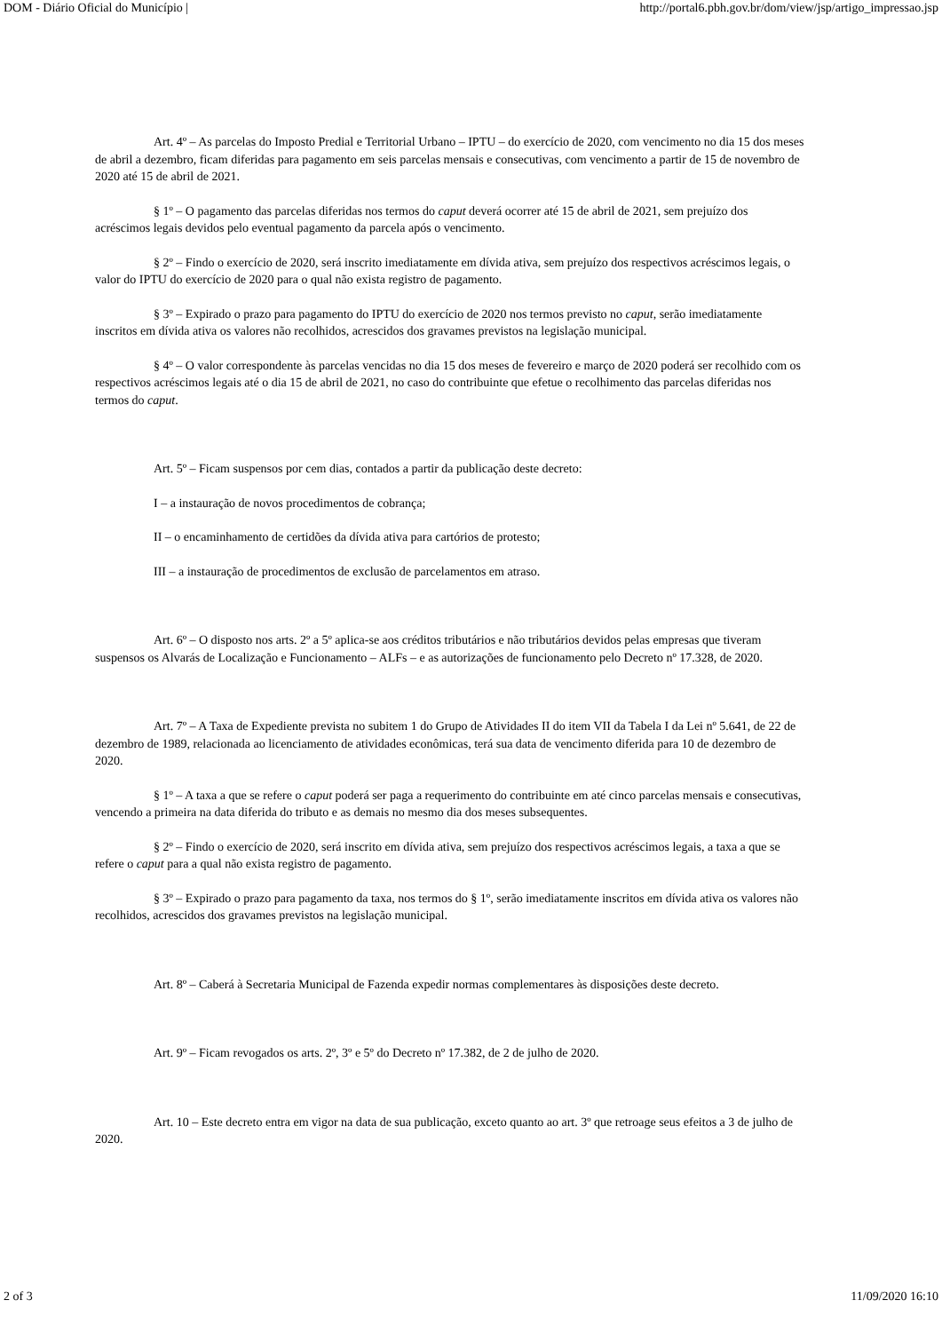DOM - Diário Oficial do Município | http://portal6.pbh.gov.br/dom/view/jsp/artigo_impressao.jsp
Art. 4º – As parcelas do Imposto Predial e Territorial Urbano – IPTU – do exercício de 2020, com vencimento no dia 15 dos meses de abril a dezembro, ficam diferidas para pagamento em seis parcelas mensais e consecutivas, com vencimento a partir de 15 de novembro de 2020 até 15 de abril de 2021.
§ 1º – O pagamento das parcelas diferidas nos termos do caput deverá ocorrer até 15 de abril de 2021, sem prejuízo dos acréscimos legais devidos pelo eventual pagamento da parcela após o vencimento.
§ 2º – Findo o exercício de 2020, será inscrito imediatamente em dívida ativa, sem prejuízo dos respectivos acréscimos legais, o valor do IPTU do exercício de 2020 para o qual não exista registro de pagamento.
§ 3º – Expirado o prazo para pagamento do IPTU do exercício de 2020 nos termos previsto no caput, serão imediatamente inscritos em dívida ativa os valores não recolhidos, acrescidos dos gravames previstos na legislação municipal.
§ 4º – O valor correspondente às parcelas vencidas no dia 15 dos meses de fevereiro e março de 2020 poderá ser recolhido com os respectivos acréscimos legais até o dia 15 de abril de 2021, no caso do contribuinte que efetue o recolhimento das parcelas diferidas nos termos do caput.
Art. 5º – Ficam suspensos por cem dias, contados a partir da publicação deste decreto:
I – a instauração de novos procedimentos de cobrança;
II – o encaminhamento de certidões da dívida ativa para cartórios de protesto;
III – a instauração de procedimentos de exclusão de parcelamentos em atraso.
Art. 6º – O disposto nos arts. 2º a 5º aplica-se aos créditos tributários e não tributários devidos pelas empresas que tiveram suspensos os Alvarás de Localização e Funcionamento – ALFs – e as autorizações de funcionamento pelo Decreto nº 17.328, de 2020.
Art. 7º – A Taxa de Expediente prevista no subitem 1 do Grupo de Atividades II do item VII da Tabela I da Lei nº 5.641, de 22 de dezembro de 1989, relacionada ao licenciamento de atividades econômicas, terá sua data de vencimento diferida para 10 de dezembro de 2020.
§ 1º – A taxa a que se refere o caput poderá ser paga a requerimento do contribuinte em até cinco parcelas mensais e consecutivas, vencendo a primeira na data diferida do tributo e as demais no mesmo dia dos meses subsequentes.
§ 2º – Findo o exercício de 2020, será inscrito em dívida ativa, sem prejuízo dos respectivos acréscimos legais, a taxa a que se refere o caput para a qual não exista registro de pagamento.
§ 3º – Expirado o prazo para pagamento da taxa, nos termos do § 1º, serão imediatamente inscritos em dívida ativa os valores não recolhidos, acrescidos dos gravames previstos na legislação municipal.
Art. 8º – Caberá à Secretaria Municipal de Fazenda expedir normas complementares às disposições deste decreto.
Art. 9º – Ficam revogados os arts. 2º, 3º e 5º do Decreto nº 17.382, de 2 de julho de 2020.
Art. 10 – Este decreto entra em vigor na data de sua publicação, exceto quanto ao art. 3º que retroage seus efeitos a 3 de julho de 2020.
2 of 3 11/09/2020 16:10